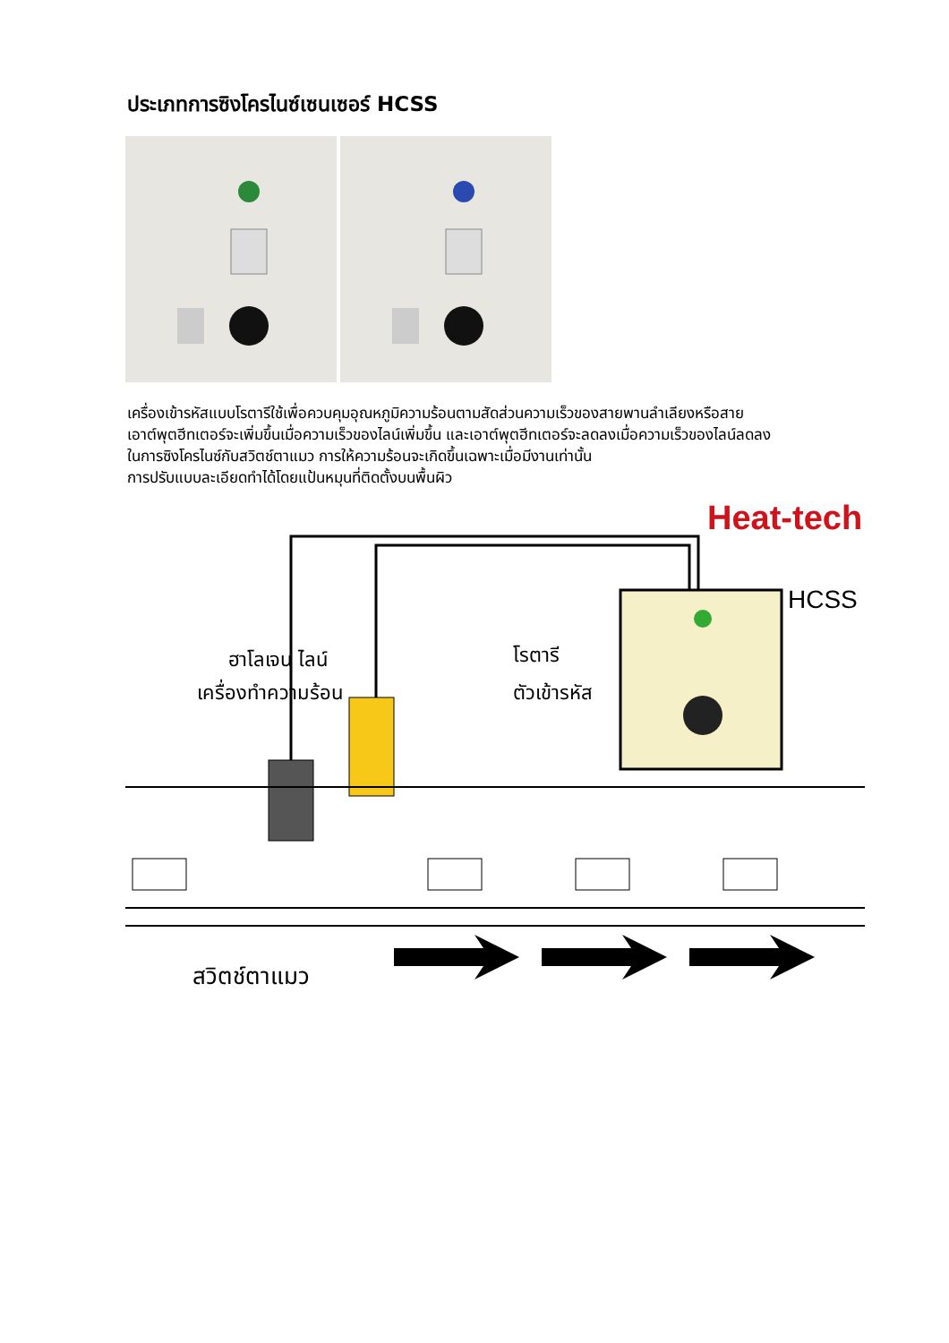ประเภทการซิงโครไนซ์เซนเซอร์ HCSS
เครื่องเข้ารหัสแบบโรตารีใช้เพื่อควบคุมอุณหภูมิความร้อนตามสัดส่วนความเร็วของสายพานลำเลียงหรือสาย
เอาต์พุตฮีทเตอร์จะเพิ่มขึ้นเมื่อความเร็วของไลน์เพิ่มขึ้น และเอาต์พุตฮีทเตอร์จะลดลงเมื่อความเร็วของไลน์ลดลง
ในการซิงโครไนซ์กับสวิตช์ตาแมว การให้ความร้อนจะเกิดขึ้นเฉพาะเมื่อมีงานเท่านั้น
การปรับแบบละเอียดทำได้โดยแป้นหมุนที่ติดตั้งบนพื้นผิว
Heat-tech
HCSS
ฮาโลเจน ไลน์
เครื่องทำความร้อน
โรตารี
ตัวเข้ารหัส
สวิตช์ตาแมว